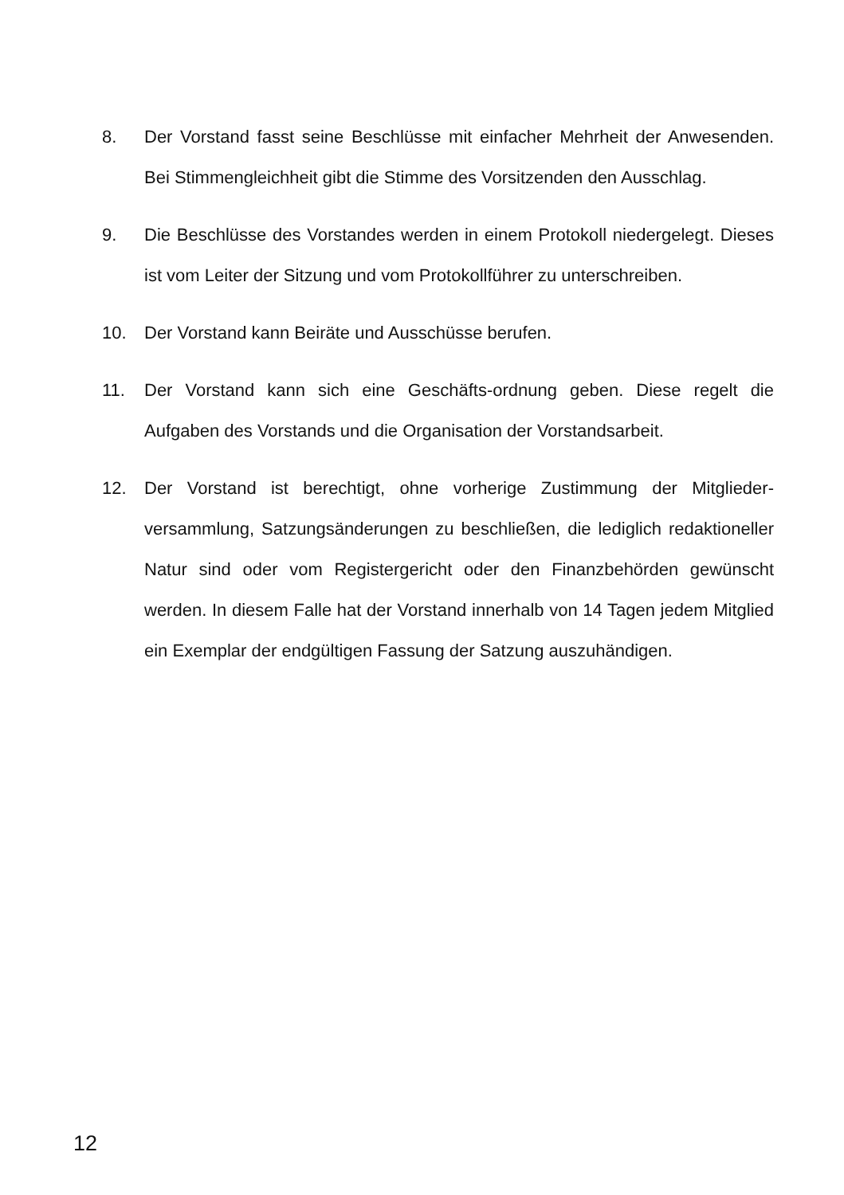8. Der Vorstand fasst seine Beschlüsse mit einfacher Mehrheit der Anwesenden. Bei Stimmengleichheit gibt die Stimme des Vorsitzenden den Ausschlag.
9. Die Beschlüsse des Vorstandes werden in einem Protokoll niedergelegt. Dieses ist vom Leiter der Sitzung und vom Protokollführer zu unterschreiben.
10. Der Vorstand kann Beiräte und Ausschüsse berufen.
11. Der Vorstand kann sich eine Geschäfts-ordnung geben. Diese regelt die Aufgaben des Vorstands und die Organisation der Vorstandsarbeit.
12. Der Vorstand ist berechtigt, ohne vorherige Zustimmung der Mitglieder-versammlung, Satzungsänderungen zu beschließen, die lediglich redaktioneller Natur sind oder vom Registergericht oder den Finanzbehörden gewünscht werden. In diesem Falle hat der Vorstand innerhalb von 14 Tagen jedem Mitglied ein Exemplar der endgültigen Fassung der Satzung auszuhändigen.
12